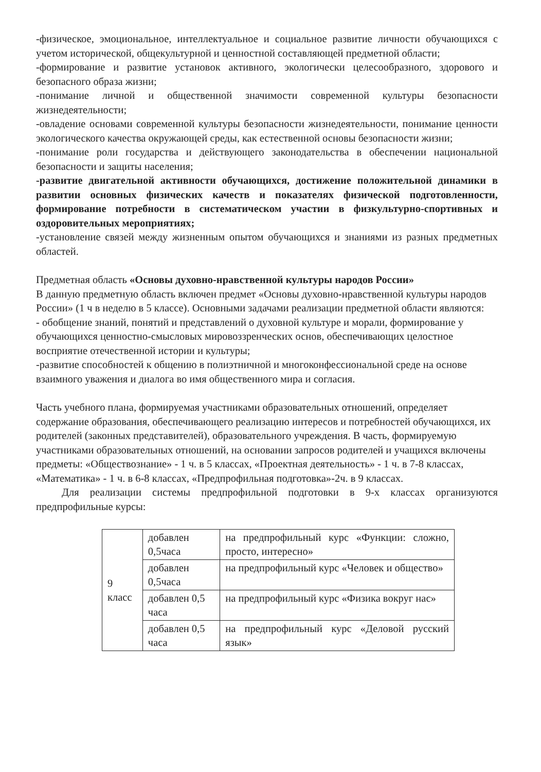-физическое, эмоциональное, интеллектуальное и социальное развитие личности обучающихся с учетом исторической, общекультурной и ценностной составляющей предметной области;
-формирование и развитие установок активного, экологически целесообразного, здорового и безопасного образа жизни;
-понимание личной и общественной значимости современной культуры безопасности жизнедеятельности;
-овладение основами современной культуры безопасности жизнедеятельности, понимание ценности экологического качества окружающей среды, как естественной основы безопасности жизни;
-понимание роли государства и действующего законодательства в обеспечении национальной безопасности и защиты населения;
-развитие двигательной активности обучающихся, достижение положительной динамики в развитии основных физических качеств и показателях физической подготовленности, формирование потребности в систематическом участии в физкультурно-спортивных и оздоровительных мероприятиях;
-установление связей между жизненным опытом обучающихся и знаниями из разных предметных областей.
Предметная область «Основы духовно-нравственной культуры народов России»
В данную предметную область включен предмет «Основы духовно-нравственной культуры народов России» (1 ч в неделю в 5 классе). Основными задачами реализации предметной области являются:
- обобщение знаний, понятий и представлений о духовной культуре и морали, формирование у обучающихся ценностно-смысловых мировоззренческих основ, обеспечивающих целостное восприятие отечественной истории и культуры;
-развитие способностей к общению в полиэтничной и многоконфессиональной среде на основе взаимного уважения и диалога во имя общественного мира и согласия.
Часть учебного плана, формируемая участниками образовательных отношений, определяет содержание образования, обеспечивающего реализацию интересов и потребностей обучающихся, их родителей (законных представителей), образовательного учреждения. В часть, формируемую участниками образовательных отношений, на основании запросов родителей и учащихся включены предметы: «Обществознание» - 1 ч. в 5 классах, «Проектная деятельность» - 1 ч. в 7-8 классах, «Математика» - 1 ч. в 6-8 классах, «Предпрофильная подготовка»-2ч. в 9 классах.
Для реализации системы предпрофильной подготовки в 9-х классах организуются предпрофильные курсы:
| 9 класс | добавлен 0,5часа | на предпрофильный курс «Функции: сложно, просто, интересно» |
| | добавлен 0,5часа | на предпрофильный курс «Человек и общество» |
| | добавлен 0,5 часа | на предпрофильный курс «Физика вокруг нас» |
| | добавлен 0,5 часа | на предпрофильный курс «Деловой русский язык» |